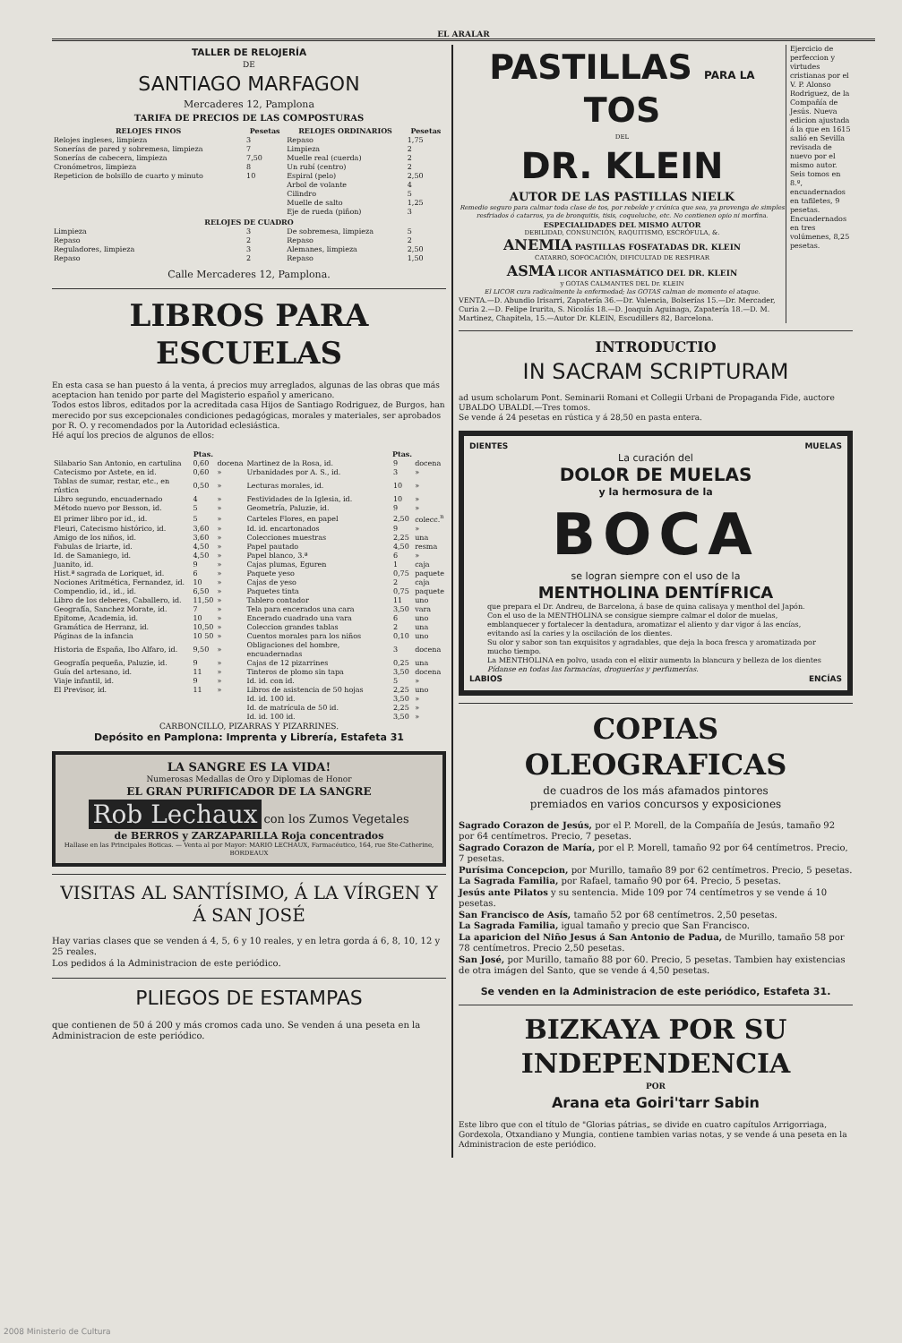EL ARALAR
TALLER DE RELOJERÍA
DE
SANTIAGO MARFAGON
Mercaderes 12, Pamplona
TARIFA DE PRECIOS DE LAS COMPOSTURAS
| RELOJES FINOS | Pesetas | RELOJES ORDINARIOS | Pesetas |
| --- | --- | --- | --- |
| Relojes ingleses, limpieza | 3 | Repaso | 1,75 |
| Sonerías de pared y sobremesa, limpieza | 7 | Limpieza | 2 |
| Sonerías de cabecera, limpieza | 7,50 | Muelle real (cuerda) | 2 |
| Cronómetros, limpieza | 8 | Un rubí (centro) | 2 |
| Repeticion de bolsillo de cuarto y minuto | 10 | Espiral (pelo) | 2,50 |
| | | Arbol de volante | 4 |
| | | Cilindro | 5 |
| | | Muelle de salto | 1,25 |
| | | Eje de rueda (piñon) | 3 |
| RELOJES DE CUADRO | | | |
| Limpieza | 3 | De sobremesa, limpieza | 5 |
| Repaso | 2 | Repaso | 2 |
| Reguladores, limpieza | 3 | Alemanes, limpieza | 2,50 |
| Repaso | 2 | Repaso | 1,50 |
Calle Mercaderes 12, Pamplona.
LIBROS PARA ESCUELAS
En esta casa se han puesto á la venta, á precios muy arreglados, algunas de las obras que más aceptacion han tenido por parte del Magisterio español y americano.
Todos estos libros, editados por la acreditada casa Hijos de Santiago Rodriguez, de Burgos, han merecido por sus excepcionales condiciones pedagógicas, morales y materiales, ser aprobados por R. O. y recomendados por la Autoridad eclesiástica.
Hé aquí los precios de algunos de ellos:
| | Ptas. | | | Ptas. | |
| --- | --- | --- | --- | --- | --- |
| Silabario San Antonio, en cartulina | 0,60 | docena | Martinez de la Rosa, id. | 9 | docena |
| Catecismo por Astete, en id. | 0,60 | » | Urbanidades por A. S., id. | 3 | » |
| Tablas de sumar, restar, etc., en rústica | 0,50 | » | Lecturas morales, id. | 10 | » |
| Libro segundo, encuadernado | 4 | » | Festividades de la Iglesia, id. | 10 | » |
| Método nuevo por Besson, id. | 5 | » | Geometría, Paluzie, id. | 9 | » |
| El primer libro por id., id. | 5 | » | Carteles Flores, en papel | 2,50 | colecc.<sup>n</sup> |
| Fleuri, Catecismo histórico, id. | 3,60 | » | Id. id. encartonados | 9 | » |
| Amigo de los niños, id. | 3,60 | » | Colecciones muestras | 2,25 | una |
| Fabulas de Iriarte, id. | 4,50 | » | Papel pautado | 4,50 | resma |
| Id. de Samaniego, id. | 4,50 | » | Papel blanco, 3.ª | 6 | » |
| Juanito, id. | 9 | » | Cajas plumas, Eguren | 1 | caja |
| Hist.ª sagrada de Loriquet, id. | 6 | » | Paquete yeso | 0,75 | paquete |
| Nociones Aritmética, Fernandez, id. | 10 | » | Cajas de yeso | 2 | caja |
| Compendio, id., id., id. | 6,50 | » | Paquetes tinta | 0,75 | paquete |
| Libro de los deberes, Caballero, id. | 11,50 | » | Tablero contador | 11 | uno |
| Geografía, Sanchez Morate, id. | 7 | » | Tela para encerados una cara | 3,50 | vara |
| Epitome, Academia, id. | 10 | » | Encerado cuadrado una vara | 6 | uno |
| Gramática de Herranz, id. | 10,50 | » | Coleccion grandes tablas | 2 | una |
| Páginas de la infancia | 10 50 | » | Cuentos morales para los niños | 0,10 | uno |
| Historia de España, Ibo Alfaro, id. | 9,50 | » | Obligaciones del hombre, encuadernadas | 3 | docena |
| Geografía pequeña, Paluzie, id. | 9 | » | Cajas de 12 pizarrines | 0,25 | una |
| Guía del artesano, id. | 11 | » | Tinteros de plomo sin tapa | 3,50 | docena |
| Viaje infantil, id. | 9 | » | Id. id. con id. | 5 | » |
| El Previsor, id. | 11 | » | Libros de asistencia de 50 hojas | 2,25 | uno |
| | | | Id. id. 100 id. | 3,50 | » |
| | | | Id. de matrícula de 50 id. | 2,25 | » |
| | | | Id. id. 100 id. | 3,50 | » |
CARBONCILLO, PIZARRAS Y PIZARRINES.
Depósito en Pamplona: Imprenta y Librería, Estafeta 31
LA SANGRE ES LA VIDA!
Numerosas Medallas de Oro y Diplomas de Honor
EL GRAN PURIFICADOR DE LA SANGRE
Rob Lechaux con los Zumos Vegetales
de BERROS y ZARZAPARILLA Roja concentrados
Hallase en las Principales Boticas. — Venta al por Mayor: MARIO LECHAUX, Farmacéutico, 164, rue Ste-Catherine, BORDEAUX
VISITAS AL SANTÍSIMO, Á LA VÍRGEN Y Á SAN JOSÉ
Hay varias clases que se venden á 4, 5, 6 y 10 reales, y en letra gorda á 6, 8, 10, 12 y 25 reales.
Los pedidos á la Administracion de este periódico.
PLIEGOS DE ESTAMPAS
que contienen de 50 á 200 y más cromos cada uno. Se venden á una peseta en la Administracion de este periódico.
PASTILLAS PARA LA TOS
DEL
DR. KLEIN
AUTOR DE LAS PASTILLAS NIELK
Remedio seguro para calmar toda clase de tos, por rebelde y crónica que sea, ya provenga de simples resfriados ó catarros, ya de bronquitis, tisis, coqueluche, etc. No contienen opio ni morfina.
ESPECIALIDADES DEL MISMO AUTOR
DEBILIDAD, CONSUNCIÓN, RAQUITISMO, ESCRÓFULA, &.
ANEMIA PASTILLAS FOSFATADAS DR. KLEIN
CATARRO, SOFOCACIÓN, DIFICULTAD DE RESPIRAR
ASMA LICOR ANTIASMÁTICO DEL DR. KLEIN
y GOTAS CALMANTES DEL Dr. KLEIN
El LICOR cura radicalmente la enfermedad; las GOTAS calman de momento el ataque.
VENTA.—D. Abundio Irisarri, Zapatería 36.—Dr. Valencia, Bolserías 15.—Dr. Mercader, Curia 2.—D. Felipe Irurita, S. Nicolás 18.—D. Joaquín Aguinaga, Zapatería 18.—D. M. Martinez, Chapitela, 15.—Autor Dr. KLEIN, Escudillers 82, Barcelona.
Ejercicio de perfeccion y virtudes cristianas por el V. P. Alonso Rodriguez, de la Compañía de Jesús. Nueva edicion ajustada á la que en 1615 salió en Sevilla revisada de nuevo por el mismo autor. Seis tomos en 8.º, encuadernados en tafiletes, 9 pesetas. Encuadernados en tres volúmenes, 8,25 pesetas.
INTRODUCTIO
IN SACRAM SCRIPTURAM
ad usum scholarum Pont. Seminarii Romani et Collegii Urbani de Propaganda Fide, auctore UBALDO UBALDI.—Tres tomos.
Se vende á 24 pesetas en rústica y á 28,50 en pasta entera.
DIENTES MUELAS
La curación del
DOLOR DE MUELAS
y la hermosura de la
BOCA
se logran siempre con el uso de la
MENTHOLINA DENTÍFRICA
que prepara el Dr. Andreu, de Barcelona, á base de quina calisaya y menthol del Japón.
Con el uso de la MENTHOLINA se consigue siempre calmar el dolor de muelas, emblanquecer y fortalecer la dentadura, aromatizar el aliento y dar vigor á las encías, evitando así la caries y la oscilación de los dientes.
Su olor y sabor son tan exquisitos y agradables, que deja la boca fresca y aromatizada por mucho tiempo.
La MENTHOLINA en polvo, usada con el elixir aumenta la blancura y belleza de los dientes
Pídanse en todas las farmacias, droguerías y perfumerías.
LABIOS ENCÍAS
COPIAS OLEOGRAFICAS
de cuadros de los más afamados pintores
premiados en varios concursos y exposiciones
Sagrado Corazon de Jesús, por el P. Morell, de la Compañía de Jesús, tamaño 92 por 64 centímetros. Precio, 7 pesetas.
Sagrado Corazon de María, por el P. Morell, tamaño 92 por 64 centímetros. Precio, 7 pesetas.
Purísima Concepcion, por Murillo, tamaño 89 por 62 centímetros. Precio, 5 pesetas.
La Sagrada Familia, por Rafael, tamaño 90 por 64. Precio, 5 pesetas.
Jesús ante Pilatos y su sentencia. Mide 109 por 74 centímetros y se vende á 10 pesetas.
San Francisco de Asís, tamaño 52 por 68 centímetros. 2,50 pesetas.
La Sagrada Familia, igual tamaño y precio que San Francisco.
La aparicion del Niño Jesus á San Antonio de Padua, de Murillo, tamaño 58 por 78 centímetros. Precio 2,50 pesetas.
San José, por Murillo, tamaño 88 por 60. Precio, 5 pesetas. Tambien hay existencias de otra imágen del Santo, que se vende á 4,50 pesetas.
Se venden en la Administracion de este periódico, Estafeta 31.
BIZKAYA POR SU INDEPENDENCIA
POR
Arana eta Goiri'tarr Sabin
Este libro que con el título de "Glorias pátrias„ se divide en cuatro capítulos Arrigorriaga, Gordexola, Otxandiano y Mungia, contiene tambien varias notas, y se vende á una peseta en la Administracion de este periódico.
2008 Ministerio de Cultura